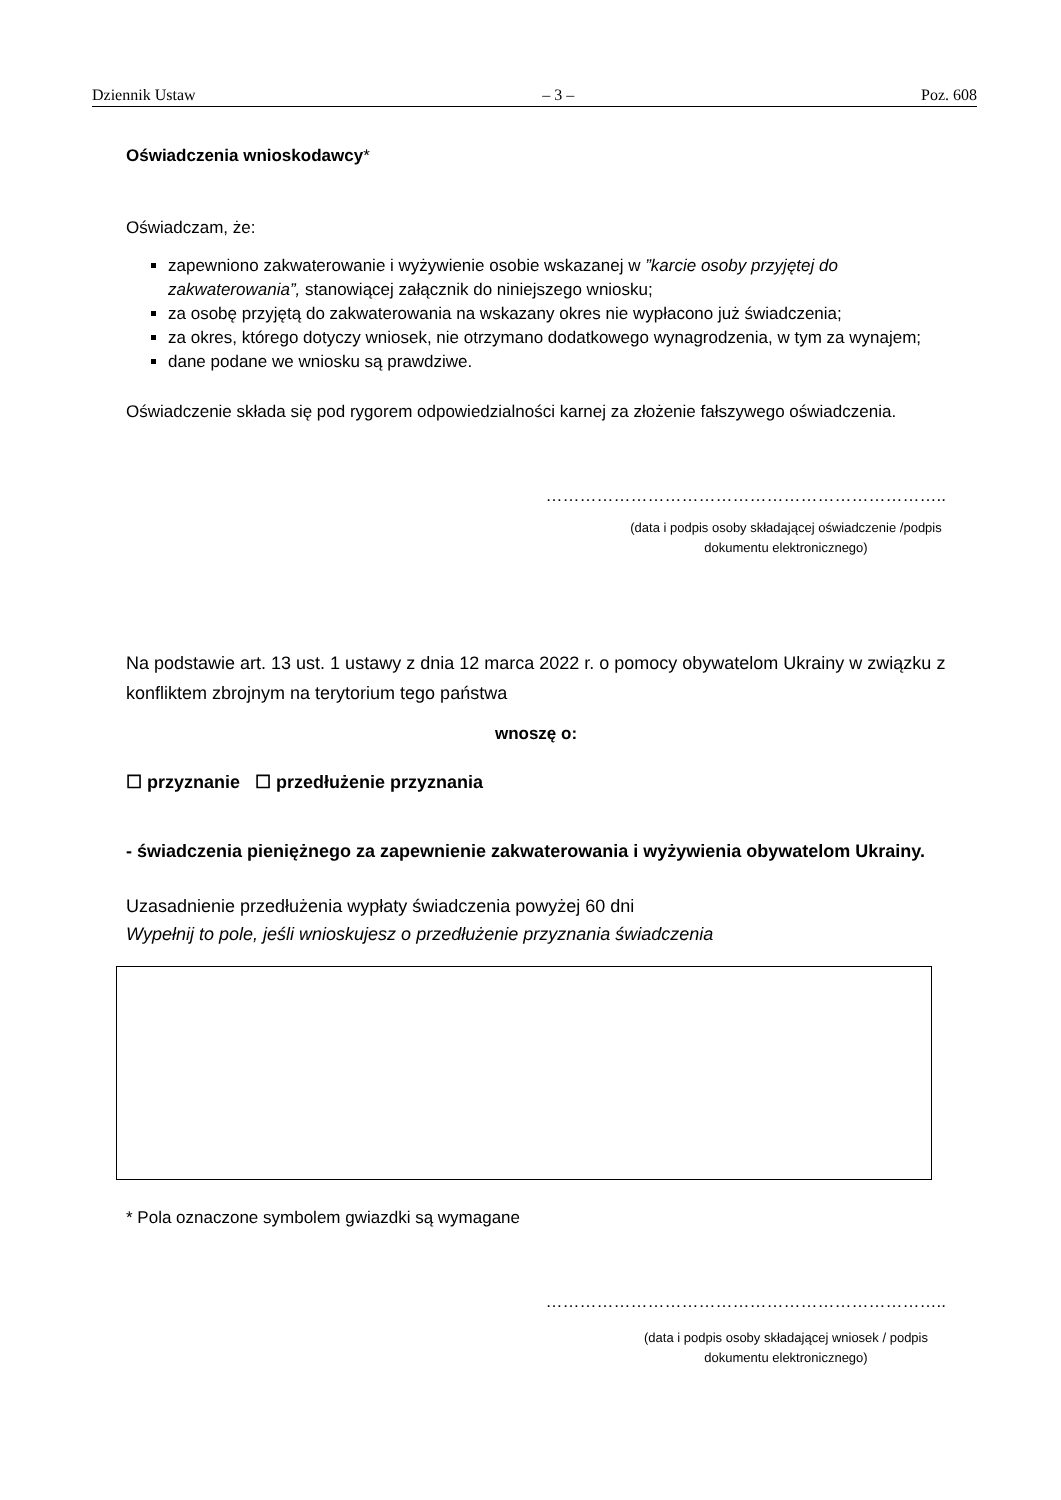Dziennik Ustaw – 3 – Poz. 608
Oświadczenia wnioskodawcy*
Oświadczam, że:
zapewniono zakwaterowanie i wyżywienie osobie wskazanej w ”karcie osoby przyjętej do zakwaterowania”, stanowiącej załącznik do niniejszego wniosku;
za osobę przyjętą do zakwaterowania na wskazany okres nie wypłacono już świadczenia;
za okres, którego dotyczy wniosek, nie otrzymano dodatkowego wynagrodzenia, w tym za wynajem;
dane podane we wniosku są prawdziwe.
Oświadczenie składa się pod rygorem odpowiedzialności karnej za złożenie fałszywego oświadczenia.
……………………………………………………………..
(data i podpis osoby składającej oświadczenie /podpis dokumentu elektronicznego)
Na podstawie art. 13 ust. 1 ustawy z dnia 12 marca 2022 r. o pomocy obywatelom Ukrainy w związku z konfliktem zbrojnym na terytorium tego państwa
wnoszę o:
☐ przyznanie ☐ przedłużenie przyznania
- świadczenia pieniężnego za zapewnienie zakwaterowania i wyżywienia obywatelom Ukrainy.
Uzasadnienie przedłużenia wypłaty świadczenia powyżej 60 dni
Wypełnij to pole, jeśli wnioskujesz o przedłużenie przyznania świadczenia
* Pola oznaczone symbolem gwiazdki są wymagane
……………………………………………………………..
(data i podpis osoby składającej wniosek / podpis dokumentu elektronicznego)